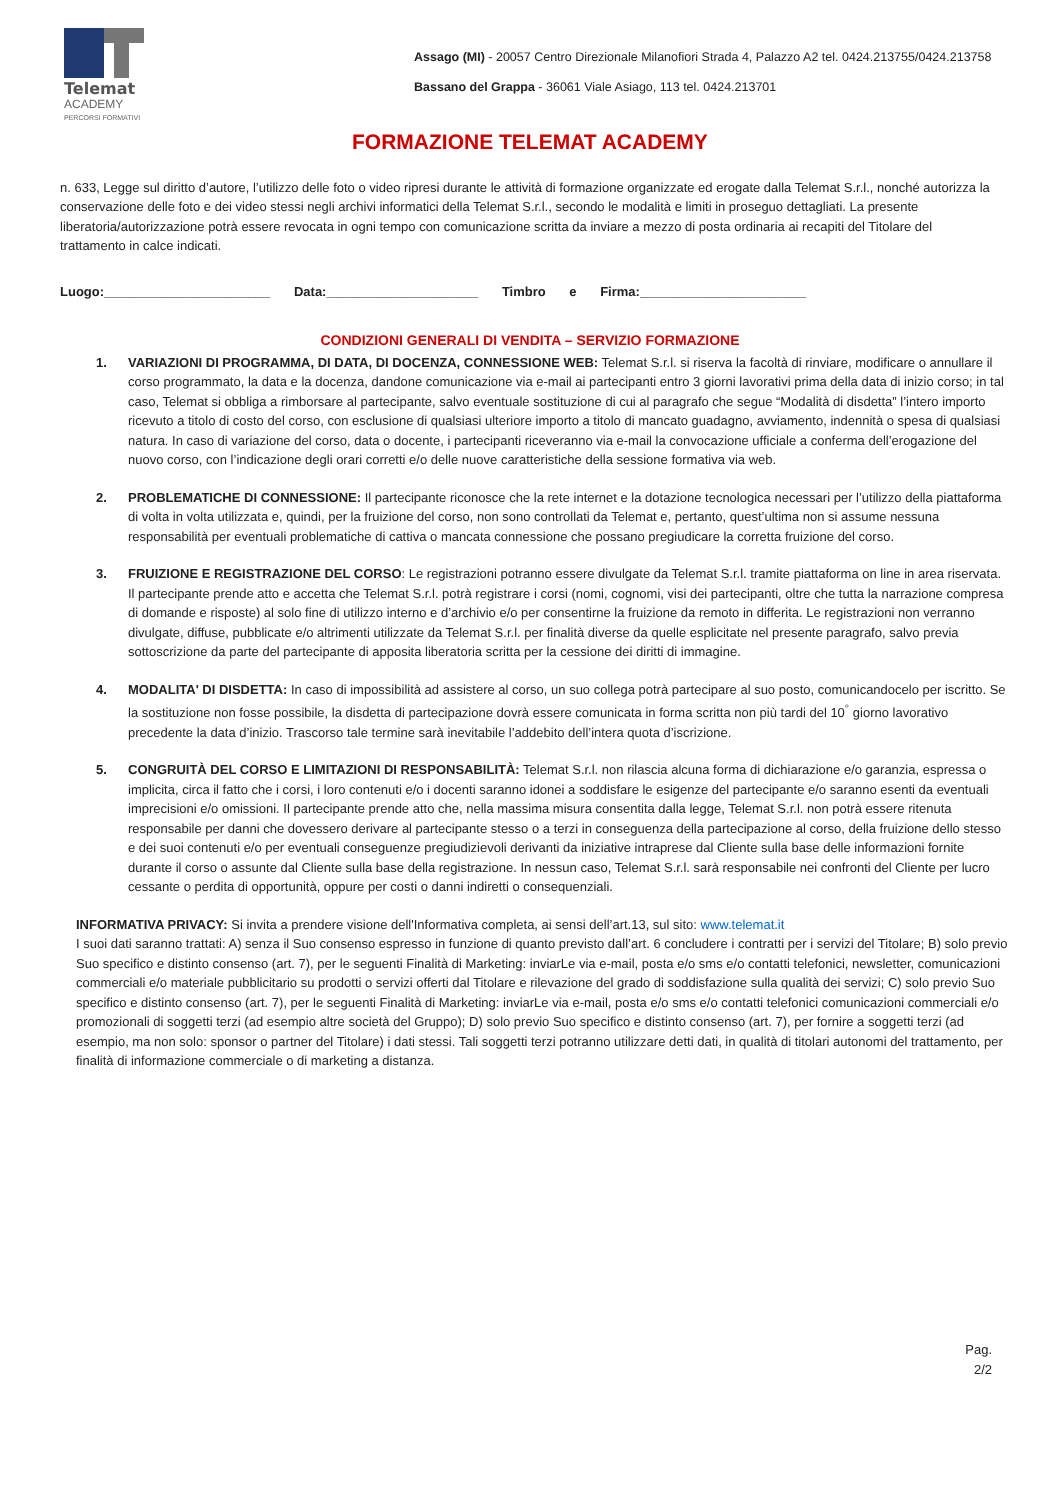Telemat
ACADEMY
PERCORSI FORMATIVI
Assago (MI) - 20057 Centro Direzionale Milanofiori Strada 4, Palazzo A2 tel. 0424.213755/0424.213758
Bassano del Grappa - 36061 Viale Asiago, 113 tel. 0424.213701
FORMAZIONE TELEMAT ACADEMY
n. 633, Legge sul diritto d’autore, l’utilizzo delle foto o video ripresi durante le attività di formazione organizzate ed erogate dalla Telemat S.r.l., nonché autorizza la conservazione delle foto e dei video stessi negli archivi informatici della Telemat S.r.l., secondo le modalità e limiti in proseguo dettagliati. La presente liberatoria/autorizzazione potrà essere revocata in ogni tempo con comunicazione scritta da inviare a mezzo di posta ordinaria ai recapiti del Titolare del trattamento in calce indicati.
Luogo:_______________________ Data:_____________________ Timbro e Firma:_______________________
CONDIZIONI GENERALI DI VENDITA – SERVIZIO FORMAZIONE
1. VARIAZIONI DI PROGRAMMA, DI DATA, DI DOCENZA, CONNESSIONE WEB: Telemat S.r.l. si riserva la facoltà di rinviare, modificare o annullare il corso programmato, la data e la docenza, dandone comunicazione via e-mail ai partecipanti entro 3 giorni lavorativi prima della data di inizio corso; in tal caso, Telemat si obbliga a rimborsare al partecipante, salvo eventuale sostituzione di cui al paragrafo che segue “Modalità di disdetta” l’intero importo ricevuto a titolo di costo del corso, con esclusione di qualsiasi ulteriore importo a titolo di mancato guadagno, avviamento, indennità o spesa di qualsiasi natura. In caso di variazione del corso, data o docente, i partecipanti riceveranno via e-mail la convocazione ufficiale a conferma dell’erogazione del nuovo corso, con l’indicazione degli orari corretti e/o delle nuove caratteristiche della sessione formativa via web.
2. PROBLEMATICHE DI CONNESSIONE: Il partecipante riconosce che la rete internet e la dotazione tecnologica necessari per l’utilizzo della piattaforma di volta in volta utilizzata e, quindi, per la fruizione del corso, non sono controllati da Telemat e, pertanto, quest’ultima non si assume nessuna responsabilità per eventuali problematiche di cattiva o mancata connessione che possano pregiudicare la corretta fruizione del corso.
3. FRUIZIONE E REGISTRAZIONE DEL CORSO: Le registrazioni potranno essere divulgate da Telemat S.r.l. tramite piattaforma on line in area riservata. Il partecipante prende atto e accetta che Telemat S.r.l. potrà registrare i corsi (nomi, cognomi, visi dei partecipanti, oltre che tutta la narrazione compresa di domande e risposte) al solo fine di utilizzo interno e d’archivio e/o per consentirne la fruizione da remoto in differita. Le registrazioni non verranno divulgate, diffuse, pubblicate e/o altrimenti utilizzate da Telemat S.r.l. per finalità diverse da quelle esplicitate nel presente paragrafo, salvo previa sottoscrizione da parte del partecipante di apposita liberatoria scritta per la cessione dei diritti di immagine.
4. MODALITA' DI DISDETTA: In caso di impossibilità ad assistere al corso, un suo collega potrà partecipare al suo posto, comunicandocelo per iscritto. Se la sostituzione non fosse possibile, la disdetta di partecipazione dovrà essere comunicata in forma scritta non più tardi del 10<sup>°</sup> giorno lavorativo precedente la data d’inizio. Trascorso tale termine sarà inevitabile l’addebito dell’intera quota d’iscrizione.
5. CONGRUITÀ DEL CORSO E LIMITAZIONI DI RESPONSABILITÀ: Telemat S.r.l. non rilascia alcuna forma di dichiarazione e/o garanzia, espressa o implicita, circa il fatto che i corsi, i loro contenuti e/o i docenti saranno idonei a soddisfare le esigenze del partecipante e/o saranno esenti da eventuali imprecisioni e/o omissioni. Il partecipante prende atto che, nella massima misura consentita dalla legge, Telemat S.r.l. non potrà essere ritenuta responsabile per danni che dovessero derivare al partecipante stesso o a terzi in conseguenza della partecipazione al corso, della fruizione dello stesso e dei suoi contenuti e/o per eventuali conseguenze pregiudizievoli derivanti da iniziative intraprese dal Cliente sulla base delle informazioni fornite durante il corso o assunte dal Cliente sulla base della registrazione. In nessun caso, Telemat S.r.l. sarà responsabile nei confronti del Cliente per lucro cessante o perdita di opportunità, oppure per costi o danni indiretti o consequenziali.
INFORMATIVA PRIVACY: Si invita a prendere visione dell'Informativa completa, ai sensi dell’art.13, sul sito: www.telemat.it
I suoi dati saranno trattati: A) senza il Suo consenso espresso in funzione di quanto previsto dall’art. 6 concludere i contratti per i servizi del Titolare; B) solo previo Suo specifico e distinto consenso (art. 7), per le seguenti Finalità di Marketing: inviarLe via e-mail, posta e/o sms e/o contatti telefonici, newsletter, comunicazioni commerciali e/o materiale pubblicitario su prodotti o servizi offerti dal Titolare e rilevazione del grado di soddisfazione sulla qualità dei servizi; C) solo previo Suo specifico e distinto consenso (art. 7), per le seguenti Finalità di Marketing: inviarLe via e-mail, posta e/o sms e/o contatti telefonici comunicazioni commerciali e/o promozionali di soggetti terzi (ad esempio altre società del Gruppo); D) solo previo Suo specifico e distinto consenso (art. 7), per fornire a soggetti terzi (ad esempio, ma non solo: sponsor o partner del Titolare) i dati stessi. Tali soggetti terzi potranno utilizzare detti dati, in qualità di titolari autonomi del trattamento, per finalità di informazione commerciale o di marketing a distanza.
Pag.
2/2